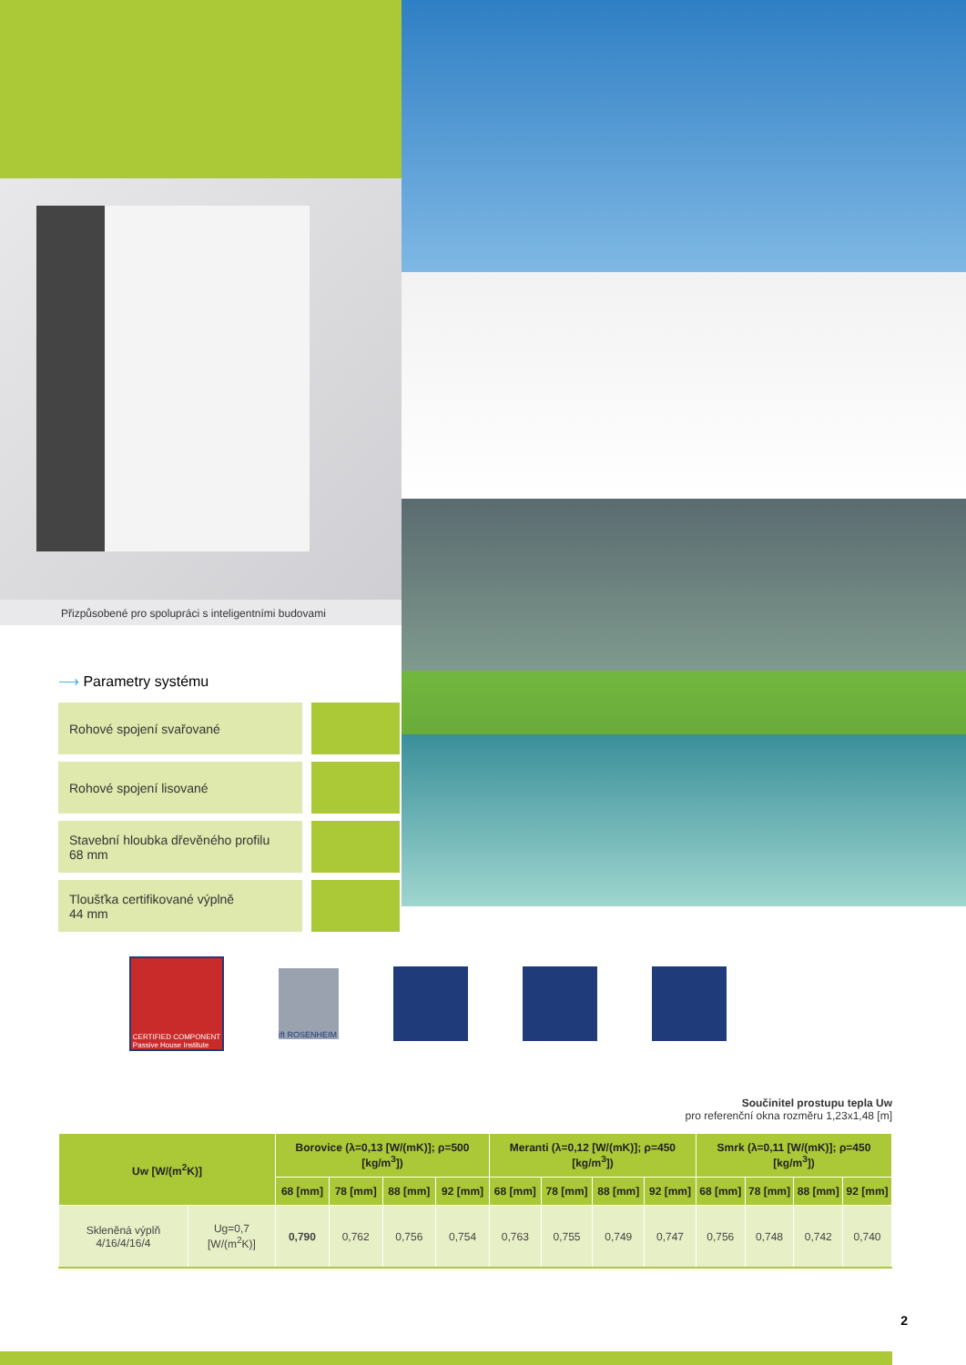Přizpůsobené pro spolupráci s inteligentními budovami
⟶ Parametry systému
Rohové spojení svařované
Rohové spojení lisované
Stavební hloubka dřevěného profilu
68 mm
Tloušťka certifikované výplně
44 mm
CERTIFIED COMPONENT
Passive House Institute
ift ROSENHEIM
Součinitel prostupu tepla Uw
pro referenční okna rozměru 1,23x1,48 [m]
| Uw [W/(m<sup>2</sup>K)] | | Borovice (λ=0,13 [W/(mK)]; ρ=500 [kg/m<sup>3</sup>]) | | | | Meranti (λ=0,12 [W/(mK)]; ρ=450 [kg/m<sup>3</sup>]) | | | | Smrk (λ=0,11 [W/(mK)]; ρ=450 [kg/m<sup>3</sup>]) | | | |
| --- | --- | --- | --- | --- | --- | --- | --- | --- | --- | --- | --- | --- | --- |
| | | 68 [mm] | 78 [mm] | 88 [mm] | 92 [mm] | 68 [mm] | 78 [mm] | 88 [mm] | 92 [mm] | 68 [mm] | 78 [mm] | 88 [mm] | 92 [mm] |
| Skleněná výplň 4/16/4/16/4 | Ug=0,7 [W/(m<sup>2</sup>K)] | 0,790 | 0,762 | 0,756 | 0,754 | 0,763 | 0,755 | 0,749 | 0,747 | 0,756 | 0,748 | 0,742 | 0,740 |
2